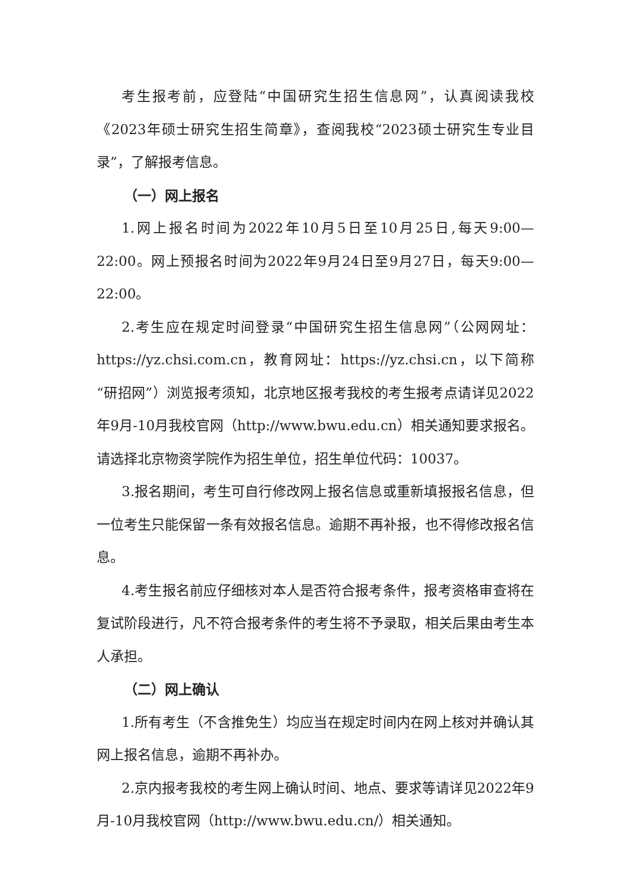考生报考前，应登陆“中国研究生招生信息网”，认真阅读我校《2023年硕士研究生招生简章》，查阅我校“2023硕士研究生专业目录”，了解报考信息。
（一）网上报名
1.网上报名时间为2022年10月5日至10月25日,每天9:00—22:00。网上预报名时间为2022年9月24日至9月27日，每天9:00—22:00。
2.考生应在规定时间登录“中国研究生招生信息网”（公网网址：https://yz.chsi.com.cn，教育网址：https://yz.chsi.cn，以下简称“研招网”）浏览报考须知，北京地区报考我校的考生报考点请详见2022年9月-10月我校官网（http://www.bwu.edu.cn）相关通知要求报名。请选择北京物资学院作为招生单位，招生单位代码：10037。
3.报名期间，考生可自行修改网上报名信息或重新填报报名信息，但一位考生只能保留一条有效报名信息。逾期不再补报，也不得修改报名信息。
4.考生报名前应仔细核对本人是否符合报考条件，报考资格审查将在复试阶段进行，凡不符合报考条件的考生将不予录取，相关后果由考生本人承担。
（二）网上确认
1.所有考生（不含推免生）均应当在规定时间内在网上核对并确认其网上报名信息，逾期不再补办。
2.京内报考我校的考生网上确认时间、地点、要求等请详见2022年9月-10月我校官网（http://www.bwu.edu.cn/）相关通知。